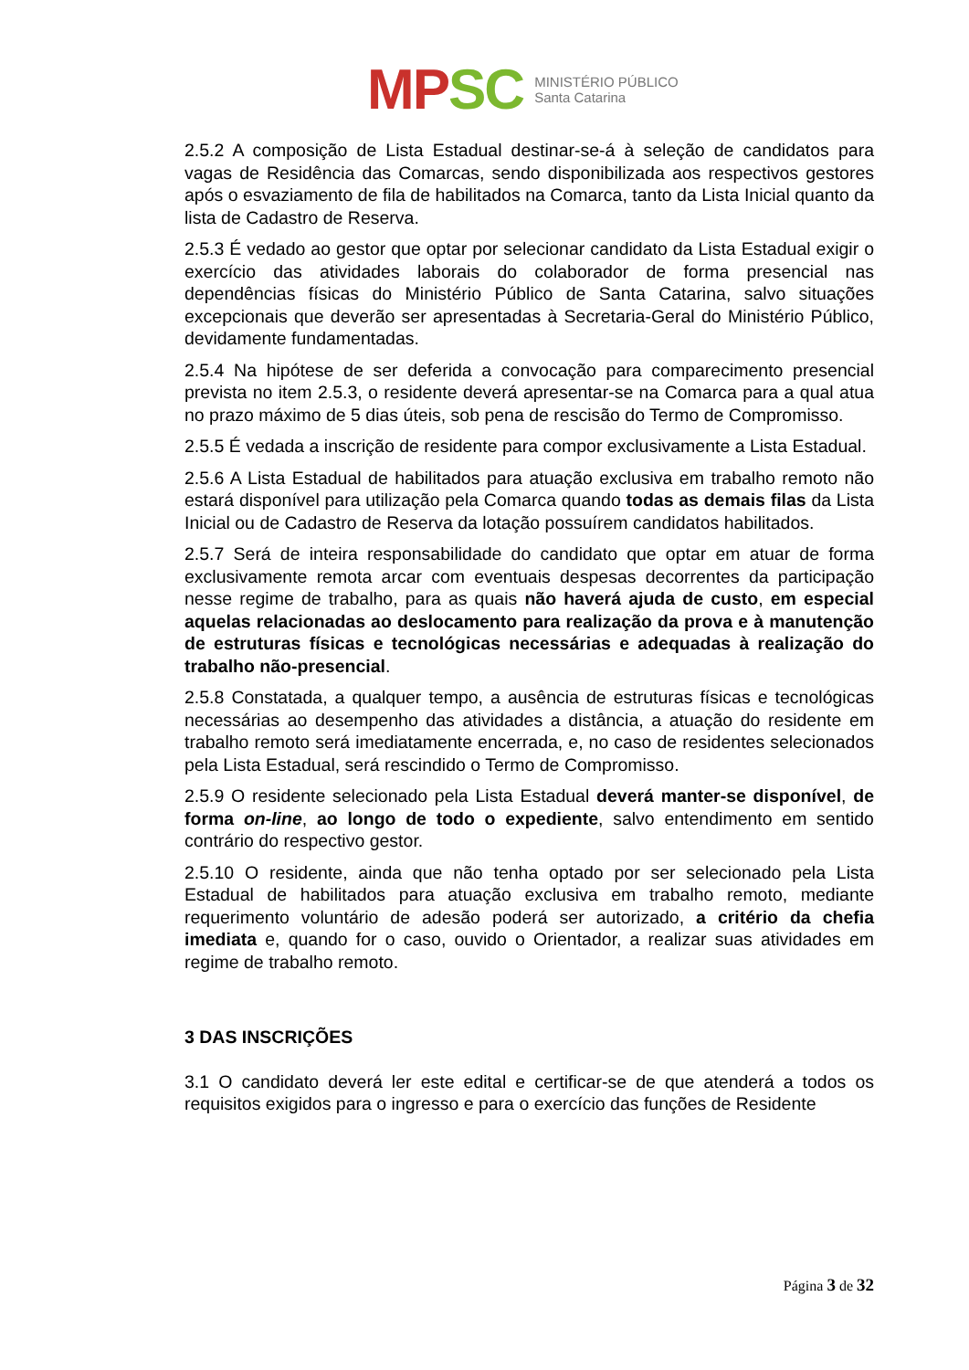MP SC
MINISTÉRIO PÚBLICO
Santa Catarina
2.5.2 A composição de Lista Estadual destinar-se-á à seleção de candidatos para vagas de Residência das Comarcas, sendo disponibilizada aos respectivos gestores após o esvaziamento de fila de habilitados na Comarca, tanto da Lista Inicial quanto da lista de Cadastro de Reserva.
2.5.3 É vedado ao gestor que optar por selecionar candidato da Lista Estadual exigir o exercício das atividades laborais do colaborador de forma presencial nas dependências físicas do Ministério Público de Santa Catarina, salvo situações excepcionais que deverão ser apresentadas à Secretaria-Geral do Ministério Público, devidamente fundamentadas.
2.5.4 Na hipótese de ser deferida a convocação para comparecimento presencial prevista no item 2.5.3, o residente deverá apresentar-se na Comarca para a qual atua no prazo máximo de 5 dias úteis, sob pena de rescisão do Termo de Compromisso.
2.5.5 É vedada a inscrição de residente para compor exclusivamente a Lista Estadual.
2.5.6 A Lista Estadual de habilitados para atuação exclusiva em trabalho remoto não estará disponível para utilização pela Comarca quando todas as demais filas da Lista Inicial ou de Cadastro de Reserva da lotação possuírem candidatos habilitados.
2.5.7 Será de inteira responsabilidade do candidato que optar em atuar de forma exclusivamente remota arcar com eventuais despesas decorrentes da participação nesse regime de trabalho, para as quais não haverá ajuda de custo, em especial aquelas relacionadas ao deslocamento para realização da prova e à manutenção de estruturas físicas e tecnológicas necessárias e adequadas à realização do trabalho não-presencial.
2.5.8 Constatada, a qualquer tempo, a ausência de estruturas físicas e tecnológicas necessárias ao desempenho das atividades a distância, a atuação do residente em trabalho remoto será imediatamente encerrada, e, no caso de residentes selecionados pela Lista Estadual, será rescindido o Termo de Compromisso.
2.5.9 O residente selecionado pela Lista Estadual deverá manter-se disponível, de forma on-line, ao longo de todo o expediente, salvo entendimento em sentido contrário do respectivo gestor.
2.5.10 O residente, ainda que não tenha optado por ser selecionado pela Lista Estadual de habilitados para atuação exclusiva em trabalho remoto, mediante requerimento voluntário de adesão poderá ser autorizado, a critério da chefia imediata e, quando for o caso, ouvido o Orientador, a realizar suas atividades em regime de trabalho remoto.
3 DAS INSCRIÇÕES
3.1 O candidato deverá ler este edital e certificar-se de que atenderá a todos os requisitos exigidos para o ingresso e para o exercício das funções de Residente
Página 3 de 32